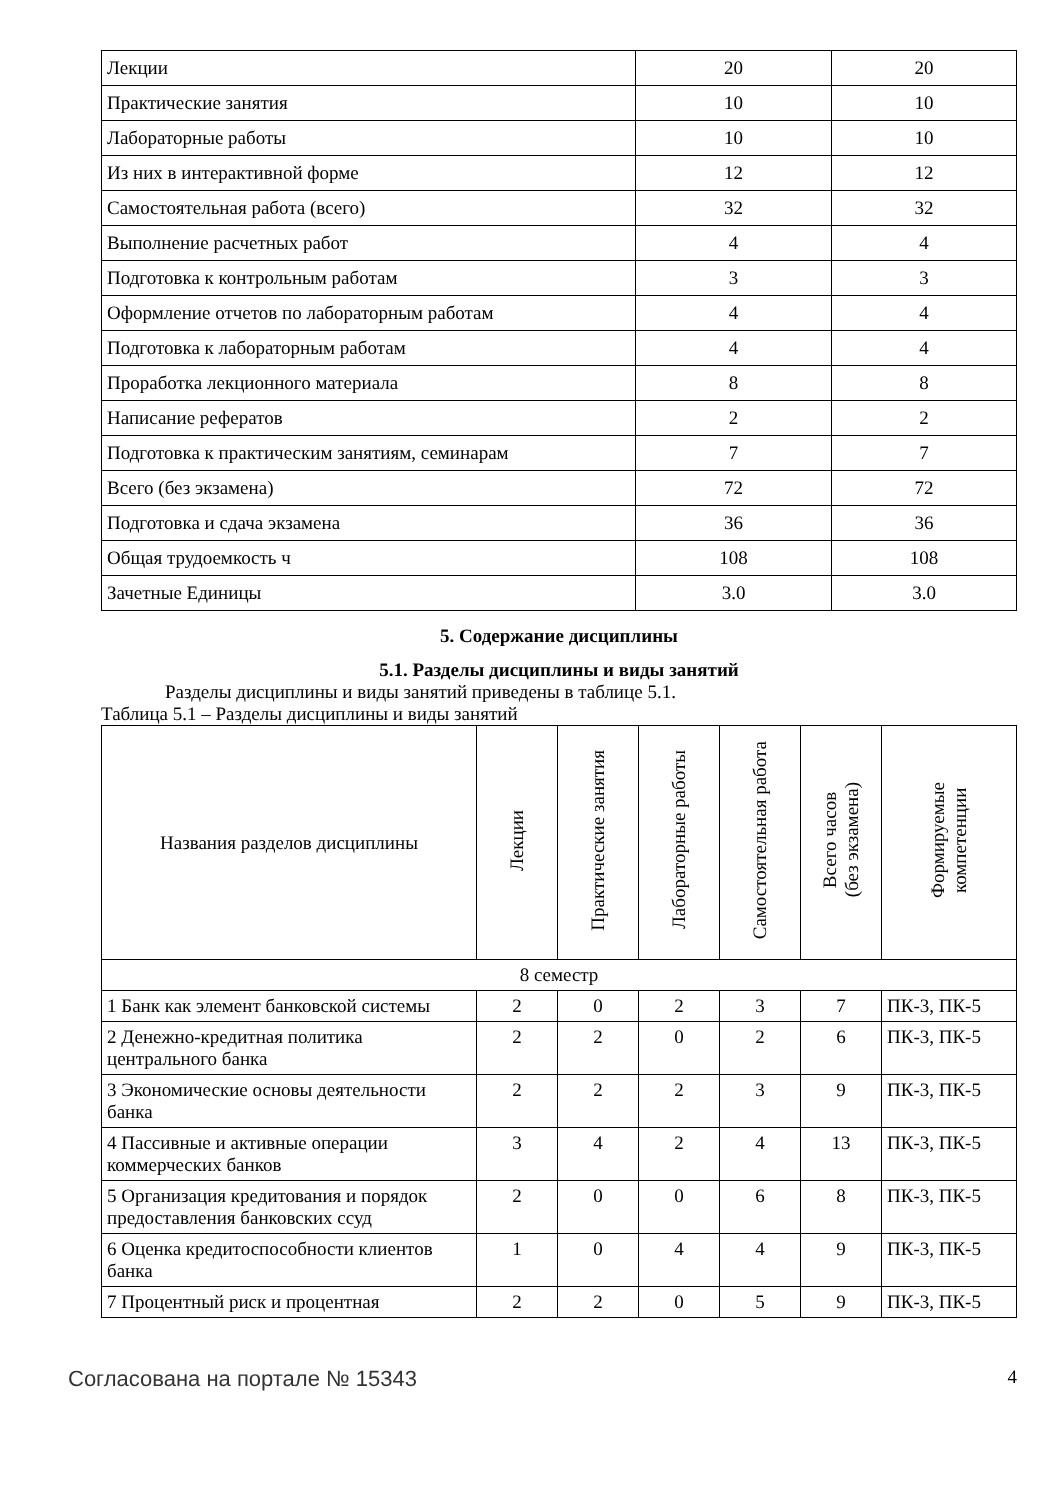| Лекции | 20 | 20 |
| Практические занятия | 10 | 10 |
| Лабораторные работы | 10 | 10 |
| Из них в интерактивной форме | 12 | 12 |
| Самостоятельная работа (всего) | 32 | 32 |
| Выполнение расчетных работ | 4 | 4 |
| Подготовка к контрольным работам | 3 | 3 |
| Оформление отчетов по лабораторным работам | 4 | 4 |
| Подготовка к лабораторным работам | 4 | 4 |
| Проработка лекционного материала | 8 | 8 |
| Написание рефератов | 2 | 2 |
| Подготовка к практическим занятиям, семинарам | 7 | 7 |
| Всего (без экзамена) | 72 | 72 |
| Подготовка и сдача экзамена | 36 | 36 |
| Общая трудоемкость ч | 108 | 108 |
| Зачетные Единицы | 3.0 | 3.0 |
5. Содержание дисциплины
5.1. Разделы дисциплины и виды занятий
Разделы дисциплины и виды занятий приведены в таблице 5.1.
Таблица 5.1 – Разделы дисциплины и виды занятий
| Названия разделов дисциплины | Лекции | Практические занятия | Лабораторные работы | Самостоятельная работа | Всего часов (без экзамена) | Формируемые компетенции |
| --- | --- | --- | --- | --- | --- | --- |
| 8 семестр | | | | | | |
| 1 Банк как элемент банковской системы | 2 | 0 | 2 | 3 | 7 | ПК-3, ПК-5 |
| 2 Денежно-кредитная политика центрального банка | 2 | 2 | 0 | 2 | 6 | ПК-3, ПК-5 |
| 3 Экономические основы деятельности банка | 2 | 2 | 2 | 3 | 9 | ПК-3, ПК-5 |
| 4 Пассивные и активные операции коммерческих банков | 3 | 4 | 2 | 4 | 13 | ПК-3, ПК-5 |
| 5 Организация кредитования и порядок предоставления банковских ссуд | 2 | 0 | 0 | 6 | 8 | ПК-3, ПК-5 |
| 6 Оценка кредитоспособности клиентов банка | 1 | 0 | 4 | 4 | 9 | ПК-3, ПК-5 |
| 7 Процентный риск и процентная | 2 | 2 | 0 | 5 | 9 | ПК-3, ПК-5 |
Согласована на портале № 15343 4